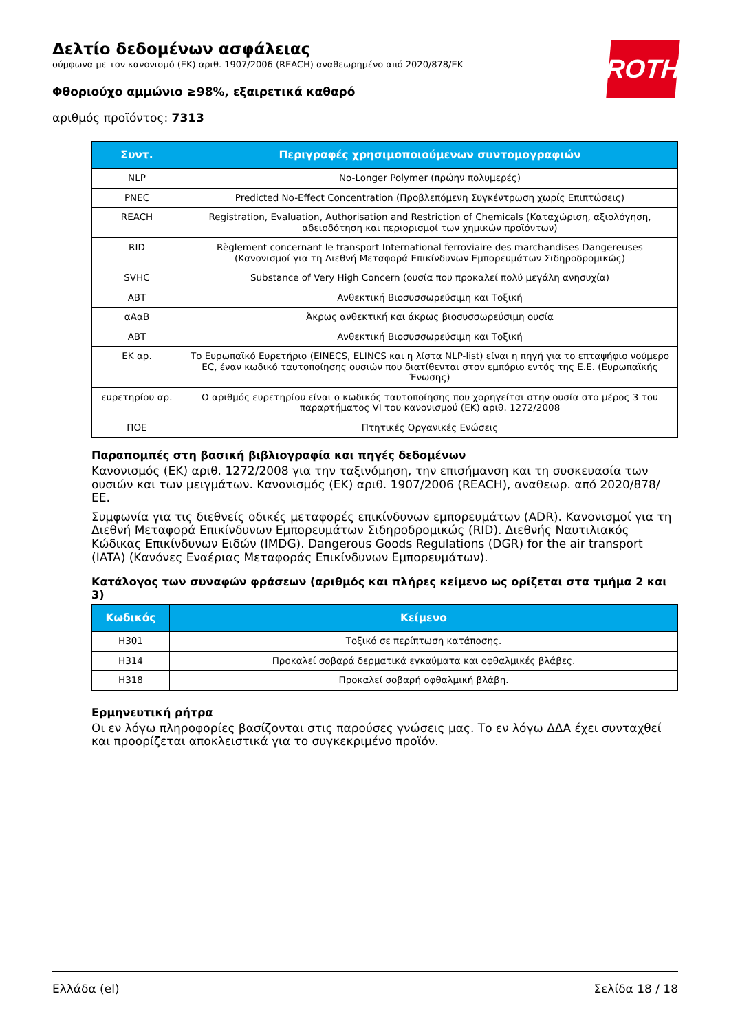Δελτίο δεδομένων ασφάλειας
σύμφωνα με τον κανονισμό (ΕΚ) αριθ. 1907/2006 (REACH) αναθεωρημένο από 2020/878/ΕΚ
Φθοριούχο αμμώνιο ≥98%, εξαιρετικά καθαρό
αριθμός προϊόντος: 7313
ROTH
| Συντ. | Περιγραφές χρησιμοποιούμενων συντομογραφιών |
| --- | --- |
| NLP | No-Longer Polymer (πρώην πολυμερές) |
| PNEC | Predicted No-Effect Concentration (Προβλεπόμενη Συγκέντρωση χωρίς Επιπτώσεις) |
| REACH | Registration, Evaluation, Authorisation and Restriction of Chemicals (Καταχώριση, αξιολόγηση, αδειοδότηση και περιορισμοί των χημικών προϊόντων) |
| RID | Règlement concernant le transport International ferroviaire des marchandises Dangereuses (Κανονισμοί για τη Διεθνή Μεταφορά Επικίνδυνων Εμπορευμάτων Σιδηροδρομικώς) |
| SVHC | Substance of Very High Concern (ουσία που προκαλεί πολύ μεγάλη ανησυχία) |
| ΑΒΤ | Ανθεκτική Βιοσυσσωρεύσιμη και Τοξική |
| αΑαΒ | Άκρως ανθεκτική και άκρως βιοσυσσωρεύσιμη ουσία |
| ΑΒΤ | Ανθεκτική Βιοσυσσωρεύσιμη και Τοξική |
| ΕΚ αρ. | Το Ευρωπαϊκό Ευρετήριο (EINECS, ELINCS και η λίστα NLP-list) είναι η πηγή για το επταψήφιο νούμερο EC, έναν κωδικό ταυτοποίησης ουσιών που διατίθενται στον εμπόριο εντός της Ε.Ε. (Ευρωπαϊκής Ένωσης) |
| ευρετηρίου αρ. | Ο αριθμός ευρετηρίου είναι ο κωδικός ταυτοποίησης που χορηγείται στην ουσία στο μέρος 3 του παραρτήματος VI του κανονισμού (ΕΚ) αριθ. 1272/2008 |
| ΠΟΕ | Πτητικές Οργανικές Ενώσεις |
Παραπομπές στη βασική βιβλιογραφία και πηγές δεδομένων
Κανονισμός (ΕΚ) αριθ. 1272/2008 για την ταξινόμηση, την επισήμανση και τη συσκευασία των ουσιών και των μειγμάτων. Κανονισμός (ΕΚ) αριθ. 1907/2006 (REACH), αναθεωρ. από 2020/878/ΕΕ.
Συμφωνία για τις διεθνείς οδικές μεταφορές επικίνδυνων εμπορευμάτων (ADR). Κανονισμοί για τη Διεθνή Μεταφορά Επικίνδυνων Εμπορευμάτων Σιδηροδρομικώς (RID). Διεθνής Ναυτιλιακός Κώδικας Επικίνδυνων Ειδών (IMDG). Dangerous Goods Regulations (DGR) for the air transport (IATA) (Κανόνες Εναέριας Μεταφοράς Επικίνδυνων Εμπορευμάτων).
Κατάλογος των συναφών φράσεων (αριθμός και πλήρες κείμενο ως ορίζεται στα τμήμα 2 και 3)
| Κωδικός | Κείμενο |
| --- | --- |
| H301 | Τοξικό σε περίπτωση κατάποσης. |
| H314 | Προκαλεί σοβαρά δερματικά εγκαύματα και οφθαλμικές βλάβες. |
| H318 | Προκαλεί σοβαρή οφθαλμική βλάβη. |
Ερμηνευτική ρήτρα
Οι εν λόγω πληροφορίες βασίζονται στις παρούσες γνώσεις μας. Το εν λόγω ΔΔΑ έχει συνταχθεί και προορίζεται αποκλειστικά για το συγκεκριμένο προϊόν.
Ελλάδα (el) Σελίδα 18 / 18